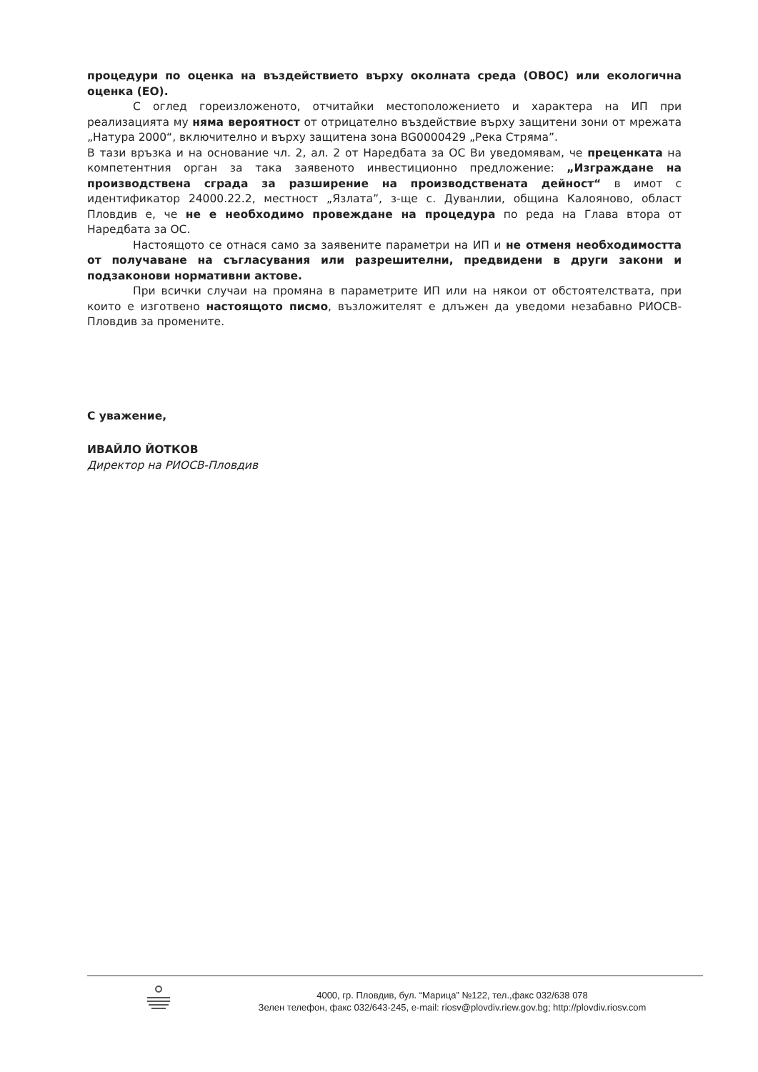процедури по оценка на въздействието върху околната среда (ОВОС) или екологична оценка (ЕО).
С оглед гореизложеното, отчитайки местоположението и характера на ИП при реализацията му няма вероятност от отрицателно въздействие върху защитени зони от мрежата „Натура 2000“, включително и върху защитена зона BG0000429 „Река Стряма”.
В тази връзка и на основание чл. 2, ал. 2 от Наредбата за ОС Ви уведомявам, че преценката на компетентния орган за така заявеното инвестиционно предложение: „Изграждане на производствена сграда за разширение на производствената дейност“ в имот с идентификатор 24000.22.2, местност „Язлата”, з-ще с. Дуванлии, община Калояново, област Пловдив е, че не е необходимо провеждане на процедура по реда на Глава втора от Наредбата за ОС.
Настоящото се отнася само за заявените параметри на ИП и не отменя необходимостта от получаване на съгласувания или разрешителни, предвидени в други закони и подзаконови нормативни актове.
При всички случаи на промяна в параметрите ИП или на някои от обстоятелствата, при които е изготвено настоящото писмо, възложителят е длъжен да уведоми незабавно РИОСВ-Пловдив за промените.
С уважение,
ИВАЙЛО ЙОТКОВ
Директор на РИОСВ-Пловдив
4000, гр. Пловдив, бул. “Марица” №122, тел.,факс 032/638 078
Зелен телефон, факс 032/643-245, e-mail: riosv@plovdiv.riew.gov.bg; http://plovdiv.riosv.com